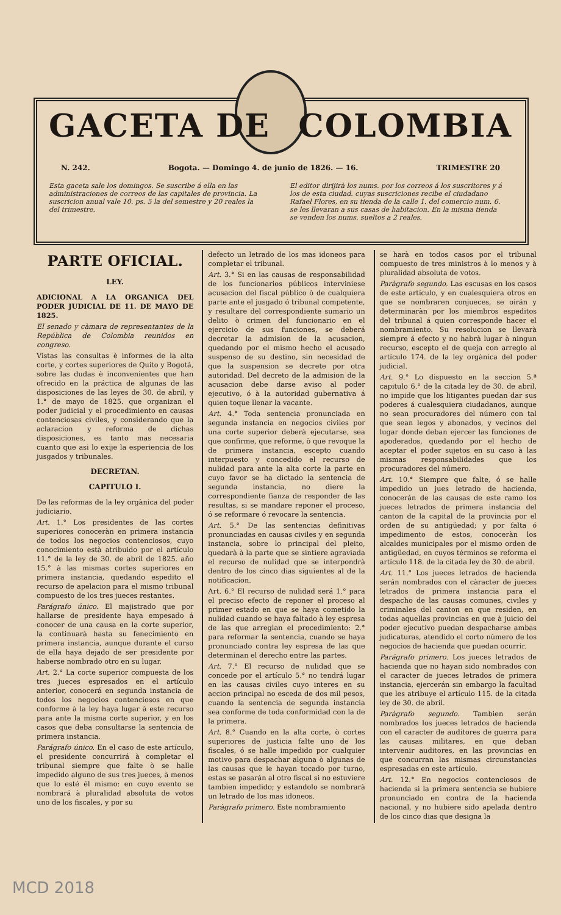GACETA DE COLOMBIA
N. 242. Bogota. — Domingo 4. de junio de 1826. — 16. TRIMESTRE 20
Esta gaceta sale los domingos. Se suscribe á ella en las administraciones de correos de las capitales de provincia. La suscricion anual vale 10. ps. 5 la del semestre y 20 reales la del trimestre.
El editor dirijirà los nums. por los correos á los suscritores y á los de esta ciudad. cuyas suscriciones recibe el ciudadano Rafael Flores, en su tienda de la calle 1. del comercio num. 6. se les llevaran a sus casas de habitacion. En la misma tienda se venden los nums. sueltos a 2 reales.
PARTE OFICIAL.
LEY.
ADICIONAL A LA ORGANICA DEL PODER JUDICIAL DE 11. DE MAYO DE 1825.
El senado y càmara de representantes de la República de Colombia reunidos en congreso.
Vistas las consultas è informes de la alta corte, y cortes superiores de Quito y Bogotá, sobre las dudas è inconvenientes que han ofrecido en la práctica de algunas de las disposiciones de las leyes de 30. de abril, y 1.° de mayo de 1825. que organizan el poder judicial y el procedimiento en causas contenciosas civiles, y considerando que la aclaracion y reforma de dichas disposiciones, es tanto mas necesaria cuanto que asi lo exije la esperiencia de los jusgados y tribunales.
DECRETAN.
CAPITULO I.
De las reformas de la ley orgànica del poder judiciario.
Art. 1.° Los presidentes de las cortes superiores conoceràn en primera instancia de todos los negocios contenciosos, cuyo conocimiento està atribuido por el artículo 11.° de la ley de 30. de abril de 1825. año 15.° à las mismas cortes superiores en primera instancia, quedando espedito el recurso de apelacion para el mismo tribunal compuesto de los tres jueces restantes.
Parágrafo único. El majistrado que por hallarse de presidente haya empesado á conocer de una causa en la corte superior, la continuarà hasta su fenecimiento en primera instancia, aunque durante el curso de ella haya dejado de ser presidente por haberse nombrado otro en su lugar.
Art. 2.° La corte superior compuesta de los tres jueces espresados en el artículo anterior, conocerá en segunda instancia de todos los negocios contenciosos en que conforme à la ley haya lugar à este recurso para ante la misma corte superior, y en los casos que deba consultarse la sentencia de primera instancia.
Parágrafo único. En el caso de este artículo, el presidente concurrirá à completar el tribunal siempre que falte ò se halle impedido alguno de sus tres jueces, à menos que lo esté él mismo: en cuyo evento se nombrará à pluralidad absoluta de votos uno de los fiscales, y por su
defecto un letrado de los mas idoneos para completar el tribunal.
Art. 3.° Si en las causas de responsabilidad de los funcionarios públicos interviniese acusacion del fiscal público ò de cualquiera parte ante el jusgado ó tribunal competente, y resultare del correspondiente sumario un delito ò crimen del funcionario en el ejercicio de sus funciones, se deberá decretar la admision de la acusacion, quedando por el mismo hecho el acusado suspenso de su destino, sin necesidad de que la suspension se decrete por otra autoridad. Del decreto de la admision de la acusacion debe darse aviso al poder ejecutivo, ó à la autoridad gubernativa á quien toque llenar la vacante.
Art. 4.° Toda sentencia pronunciada en segunda instancia en negocios civiles por una corte superior deberà ejecutarse, sea que confirme, que reforme, ò que revoque la de primera instancia, escepto cuando interpuesto y concedido el recurso de nulidad para ante la alta corte la parte en cuyo favor se ha dictado la sentencia de segunda instancia, no diere la correspondiente fianza de responder de las resultas, si se mandare reponer el proceso, ó se reformare ó revocare la sentencia.
Art. 5.° De las sentencias definitivas pronunciadas en causas civiles y en segunda instancia, sobre lo principal del pleito, quedarà à la parte que se sintiere agraviada el recurso de nulidad que se interpondrà dentro de los cinco dias siguientes al de la notificacion.
Art. 6.° El recurso de nulidad será 1.° para el preciso efecto de reponer el proceso al primer estado en que se haya cometido la nulidad cuando se haya faltado à ley espresa de las que arreglan el procedimiento: 2.° para reformar la sentencia, cuando se haya pronunciado contra ley espresa de las que determinan el derecho entre las partes.
Art. 7.° El recurso de nulidad que se concede por el artículo 5.° no tendrá lugar en las causas civiles cuyo interes en su accion principal no esceda de dos mil pesos, cuando la sentencia de segunda instancia sea conforme de toda conformidad con la de la primera.
Art. 8.° Cuando en la alta corte, ò cortes superiores de justicia falte uno de los fiscales, ó se halle impedido por cualquier motivo para despachar alguna ò algunas de las causas que le hayan tocado por turno, estas se pasarán al otro fiscal si no estuviere tambien impedido; y estandolo se nombrarà un letrado de los mas idoneos.
Paràgrafo primero. Este nombramiento
se harà en todos casos por el tribunal compuesto de tres ministros à lo menos y à pluralidad absoluta de votos.
Paràgrafo segundo. Las escusas en los casos de este artículo, y en cualesquiera otros en que se nombraren conjueces, se oirán y determinaràn por los miembros espeditos del tribunal á quien corresponde hacer el nombramiento. Su resolucion se llevarà siempre á efecto y no habrà lugar à ningun recurso, escepto el de queja con arreglo al artículo 174. de la ley orgànica del poder judicial.
Art. 9.° Lo dispuesto en la seccion 5.ª capitulo 6.° de la citada ley de 30. de abril, no impide que los litigantes puedan dar sus poderes á cualesquiera ciudadanos, aunque no sean procuradores del número con tal que sean legos y abonados, y vecinos del lugar donde deban ejercer las funciones de apoderados, quedando por el hecho de aceptar el poder sujetos en su caso à las mismas responsabilidades que los procuradores del número.
Art. 10.° Siempre que falte, ó se halle impedido un jues letrado de hacienda, conocerán de las causas de este ramo los jueces letrados de primera instancia del canton de la capital de la provincia por el orden de su antigüedad; y por falta ó impedimento de estos, conoceràn los alcaldes municipales por el mismo orden de antigüedad, en cuyos términos se reforma el artículo 118. de la citada ley de 30. de abril.
Art. 11.° Los jueces letrados de hacienda serán nombrados con el càracter de jueces letrados de primera instancia para el despacho de las causas comunes, civiles y criminales del canton en que residen, en todas aquellas provincias en que à juicio del poder ejecutivo puedan despacharse ambas judicaturas, atendido el corto nùmero de los negocios de hacienda que puedan ocurrir.
Parágrafo primero. Los jueces letrados de hacienda que no hayan sido nombrados con el caracter de jueces letrados de primera instancia, ejercerán sin embargo la facultad que les atribuye el artículo 115. de la citada ley de 30. de abril.
Paràgrafo segundo. Tambien serán nombrados los jueces letrados de hacienda con el caracter de auditores de guerra para las causas militares, en que deban intervenir auditores, en las provincias en que concurran las mismas circunstancias espresadas en este artículo.
Art. 12.° En negocios contenciosos de hacienda si la primera sentencia se hubiere pronunciado en contra de la hacienda nacional, y no hubiere sido apelada dentro de los cinco dias que designa la
MCD 2018